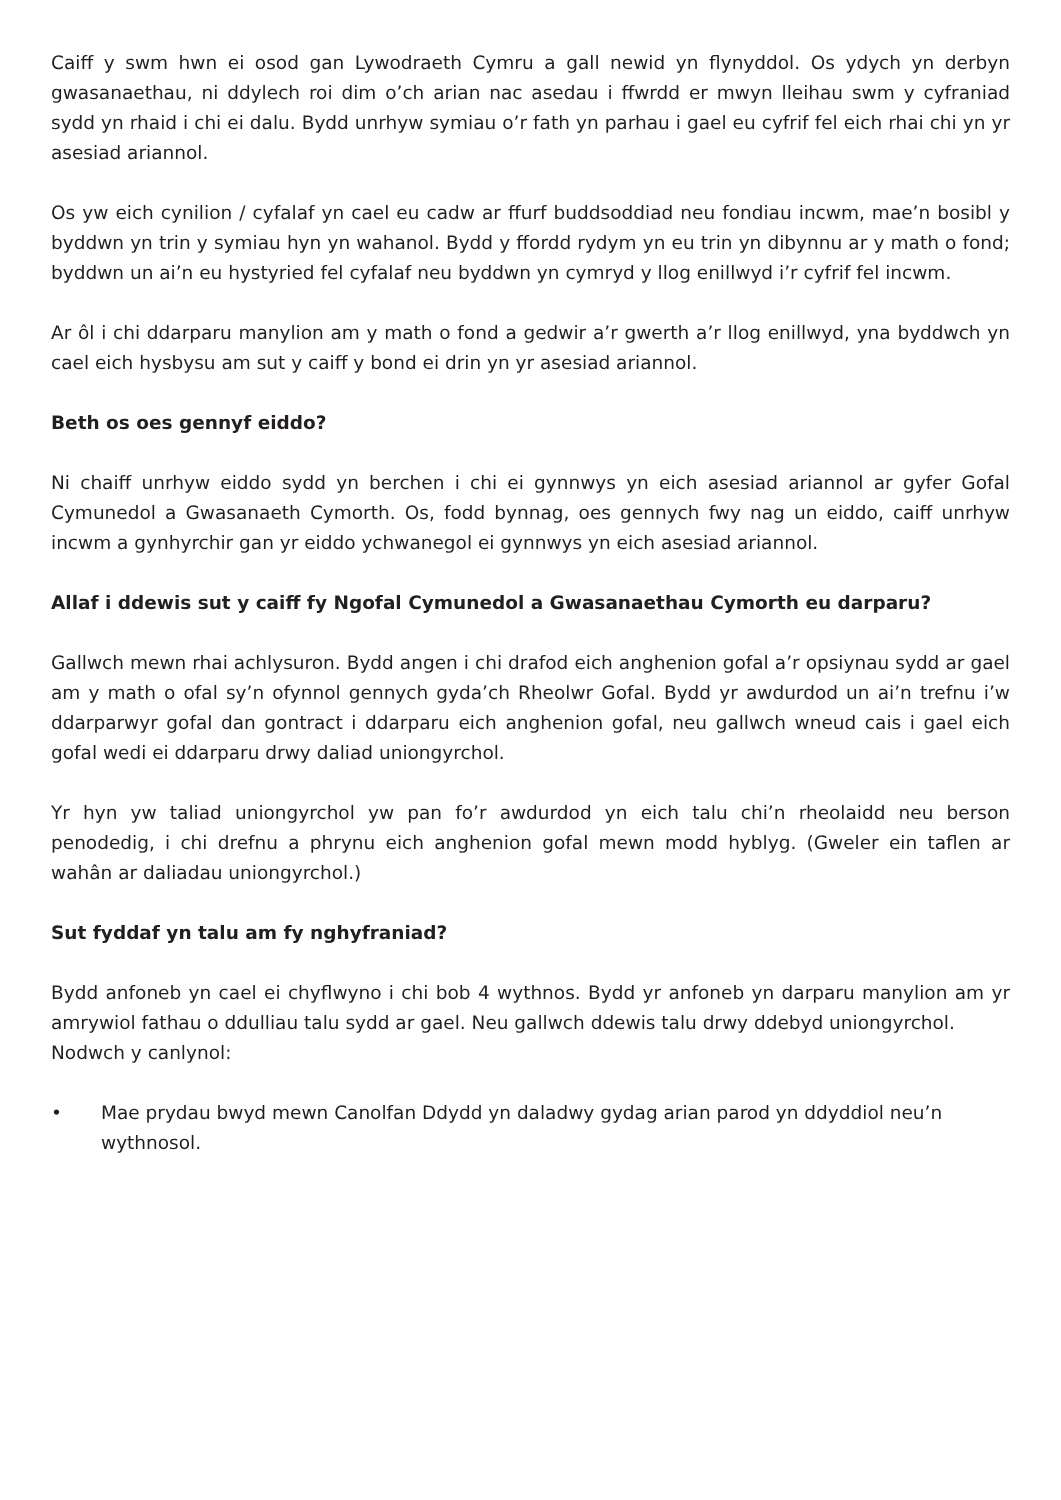Caiff y swm hwn ei osod gan Lywodraeth Cymru a gall newid yn flynyddol. Os ydych yn derbyn gwasanaethau, ni ddylech roi dim o’ch arian nac asedau i ffwrdd er mwyn lleihau swm y cyfraniad sydd yn rhaid i chi ei dalu. Bydd unrhyw symiau o’r fath yn parhau i gael eu cyfrif fel eich rhai chi yn yr asesiad ariannol.
Os yw eich cynilion / cyfalaf yn cael eu cadw ar ffurf buddsoddiad neu fondiau incwm, mae’n bosibl y byddwn yn trin y symiau hyn yn wahanol. Bydd y ffordd rydym yn eu trin yn dibynnu ar y math o fond; byddwn un ai’n eu hystyried fel cyfalaf neu byddwn yn cymryd y llog enillwyd i’r cyfrif fel incwm.
Ar ôl i chi ddarparu manylion am y math o fond a gedwir a’r gwerth a’r llog enillwyd, yna byddwch yn cael eich hysbysu am sut y caiff y bond ei drin yn yr asesiad ariannol.
Beth os oes gennyf eiddo?
Ni chaiff unrhyw eiddo sydd yn berchen i chi ei gynnwys yn eich asesiad ariannol ar gyfer Gofal Cymunedol a Gwasanaeth Cymorth. Os, fodd bynnag, oes gennych fwy nag un eiddo, caiff unrhyw incwm a gynhyrchir gan yr eiddo ychwanegol ei gynnwys yn eich asesiad ariannol.
Allaf i ddewis sut y caiff fy Ngofal Cymunedol a Gwasanaethau Cymorth eu darparu?
Gallwch mewn rhai achlysuron. Bydd angen i chi drafod eich anghenion gofal a’r opsiynau sydd ar gael am y math o ofal sy’n ofynnol gennych gyda’ch Rheolwr Gofal. Bydd yr awdurdod un ai’n trefnu i’w ddarparwyr gofal dan gontract i ddarparu eich anghenion gofal, neu gallwch wneud cais i gael eich gofal wedi ei ddarparu drwy daliad uniongyrchol.
Yr hyn yw taliad uniongyrchol yw pan fo’r awdurdod yn eich talu chi’n rheolaidd neu berson penodedig, i chi drefnu a phrynu eich anghenion gofal mewn modd hyblyg. (Gweler ein taflen ar wahân ar daliadau uniongyrchol.)
Sut fyddaf yn talu am fy nghyfraniad?
Bydd anfoneb yn cael ei chyflwyno i chi bob 4 wythnos. Bydd yr anfoneb yn darparu manylion am yr amrywiol fathau o ddulliau talu sydd ar gael. Neu gallwch ddewis talu drwy ddebyd uniongyrchol.
Nodwch y canlynol:
• Mae prydau bwyd mewn Canolfan Ddydd yn daladwy gydag arian parod yn ddyddiol neu’n wythnosol.